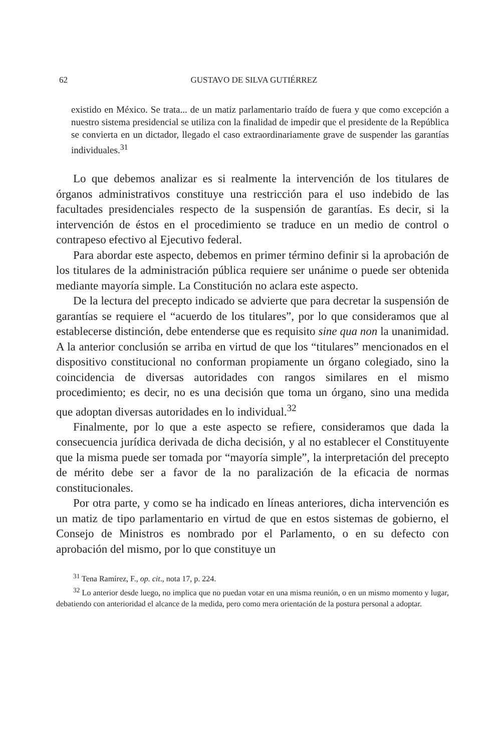62 GUSTAVO DE SILVA GUTIÉRREZ
existido en México. Se trata... de un matiz parlamentario traído de fuera y que como excepción a nuestro sistema presidencial se utiliza con la finalidad de impedir que el presidente de la República se convierta en un dictador, llegado el caso extraordinariamente grave de suspender las garantías individuales.<sup>31</sup>
Lo que debemos analizar es si realmente la intervención de los titulares de órganos administrativos constituye una restricción para el uso indebido de las facultades presidenciales respecto de la suspensión de garantías. Es decir, si la intervención de éstos en el procedimiento se traduce en un medio de control o contrapeso efectivo al Ejecutivo federal.
Para abordar este aspecto, debemos en primer término definir si la aprobación de los titulares de la administración pública requiere ser unánime o puede ser obtenida mediante mayoría simple. La Constitución no aclara este aspecto.
De la lectura del precepto indicado se advierte que para decretar la suspensión de garantías se requiere el “acuerdo de los titulares”, por lo que consideramos que al establecerse distinción, debe entenderse que es requisito sine qua non la unanimidad. A la anterior conclusión se arriba en virtud de que los “titulares” mencionados en el dispositivo constitucional no conforman propiamente un órgano colegiado, sino la coincidencia de diversas autoridades con rangos similares en el mismo procedimiento; es decir, no es una decisión que toma un órgano, sino una medida que adoptan diversas autoridades en lo individual.<sup>32</sup>
Finalmente, por lo que a este aspecto se refiere, consideramos que dada la consecuencia jurídica derivada de dicha decisión, y al no establecer el Constituyente que la misma puede ser tomada por “mayoría simple”, la interpretación del precepto de mérito debe ser a favor de la no paralización de la eficacia de normas constitucionales.
Por otra parte, y como se ha indicado en líneas anteriores, dicha intervención es un matiz de tipo parlamentario en virtud de que en estos sistemas de gobierno, el Consejo de Ministros es nombrado por el Parlamento, o en su defecto con aprobación del mismo, por lo que constituye un
<sup>31</sup> Tena Ramírez, F., op. cit., nota 17, p. 224.
<sup>32</sup> Lo anterior desde luego, no implica que no puedan votar en una misma reunión, o en un mismo momento y lugar, debatiendo con anterioridad el alcance de la medida, pero como mera orientación de la postura personal a adoptar.